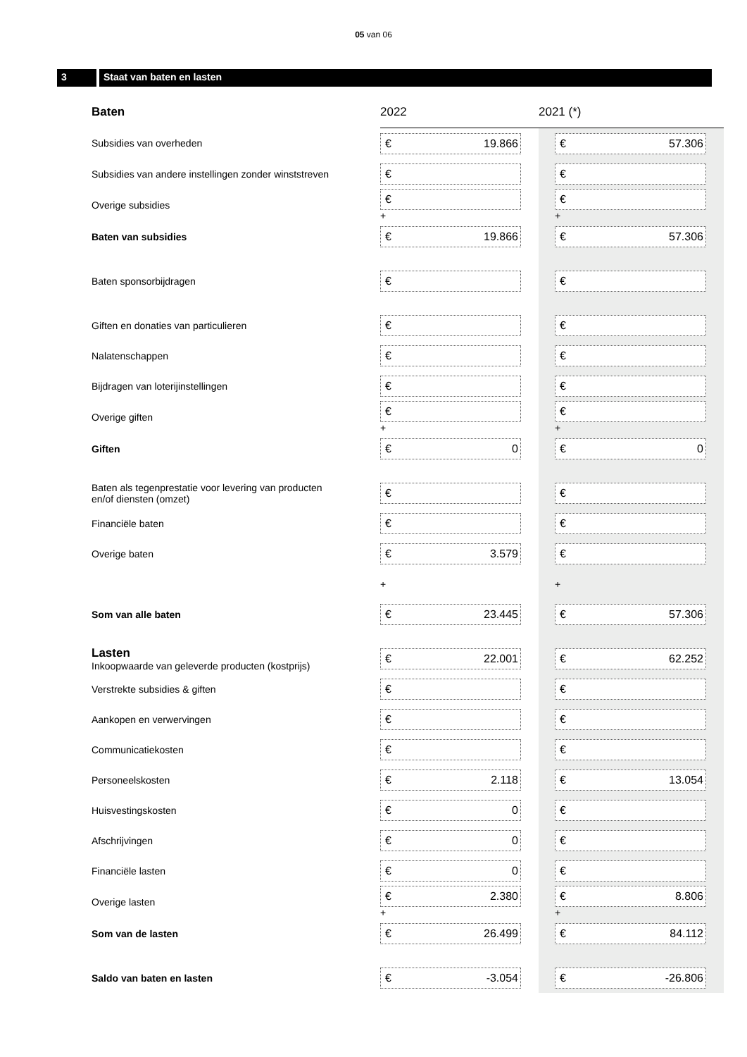05 van 06
3 Staat van baten en lasten
| Baten | 2022 | 2021 (*) |
| --- | --- | --- |
| Subsidies van overheden | € 19.866 | € 57.306 |
| Subsidies van andere instellingen zonder winststreven | € | € |
| Overige subsidies | € + | € + |
| Baten van subsidies | € 19.866 | € 57.306 |
| Baten sponsorbijdragen | € | € |
| Giften en donaties van particulieren | € | € |
| Nalatenschappen | € | € |
| Bijdragen van loterijinstellingen | € | € |
| Overige giften | € + | € + |
| Giften | € 0 | € 0 |
| Baten als tegenprestatie voor levering van producten en/of diensten (omzet) | € | € |
| Financiële baten | € | € |
| Overige baten | € 3.579 | € |
| | + | + |
| Som van alle baten | € 23.445 | € 57.306 |
| Lasten Inkoopwaarde van geleverde producten (kostprijs) | € 22.001 | € 62.252 |
| Verstrekte subsidies & giften | € | € |
| Aankopen en verwervingen | € | € |
| Communicatiekosten | € | € |
| Personeelskosten | € 2.118 | € 13.054 |
| Huisvestingskosten | € 0 | € |
| Afschrijvingen | € 0 | € |
| Financiële lasten | € 0 | € |
| Overige lasten | € 2.380 + | € 8.806 + |
| Som van de lasten | € 26.499 | € 84.112 |
| Saldo van baten en lasten | € -3.054 | € -26.806 |